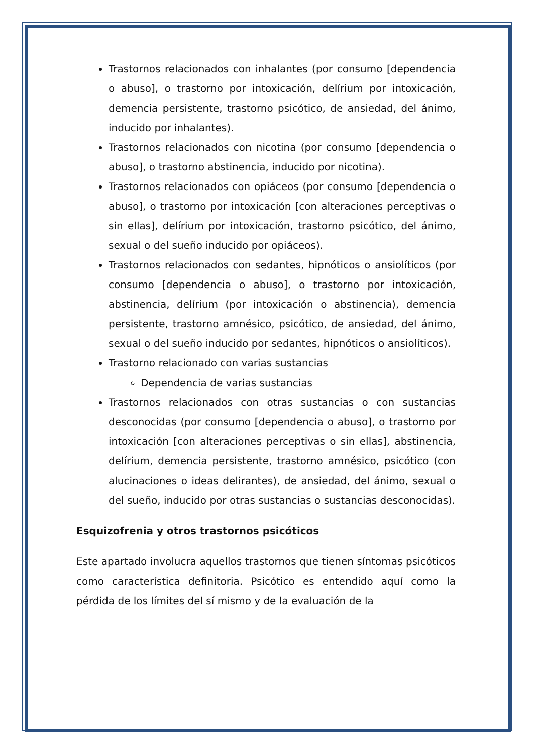Trastornos relacionados con inhalantes (por consumo [dependencia o abuso], o trastorno por intoxicación, delírium por intoxicación, demencia persistente, trastorno psicótico, de ansiedad, del ánimo, inducido por inhalantes).
Trastornos relacionados con nicotina (por consumo [dependencia o abuso], o trastorno abstinencia, inducido por nicotina).
Trastornos relacionados con opiáceos (por consumo [dependencia o abuso], o trastorno por intoxicación [con alteraciones perceptivas o sin ellas], delírium por intoxicación, trastorno psicótico, del ánimo, sexual o del sueño inducido por opiáceos).
Trastornos relacionados con sedantes, hipnóticos o ansiolíticos (por consumo [dependencia o abuso], o trastorno por intoxicación, abstinencia, delírium (por intoxicación o abstinencia), demencia persistente, trastorno amnésico, psicótico, de ansiedad, del ánimo, sexual o del sueño inducido por sedantes, hipnóticos o ansiolíticos).
Trastorno relacionado con varias sustancias
Dependencia de varias sustancias
Trastornos relacionados con otras sustancias o con sustancias desconocidas (por consumo [dependencia o abuso], o trastorno por intoxicación [con alteraciones perceptivas o sin ellas], abstinencia, delírium, demencia persistente, trastorno amnésico, psicótico (con alucinaciones o ideas delirantes), de ansiedad, del ánimo, sexual o del sueño, inducido por otras sustancias o sustancias desconocidas).
Esquizofrenia y otros trastornos psicóticos
Este apartado involucra aquellos trastornos que tienen síntomas psicóticos como característica definitoria. Psicótico es entendido aquí como la pérdida de los límites del sí mismo y de la evaluación de la